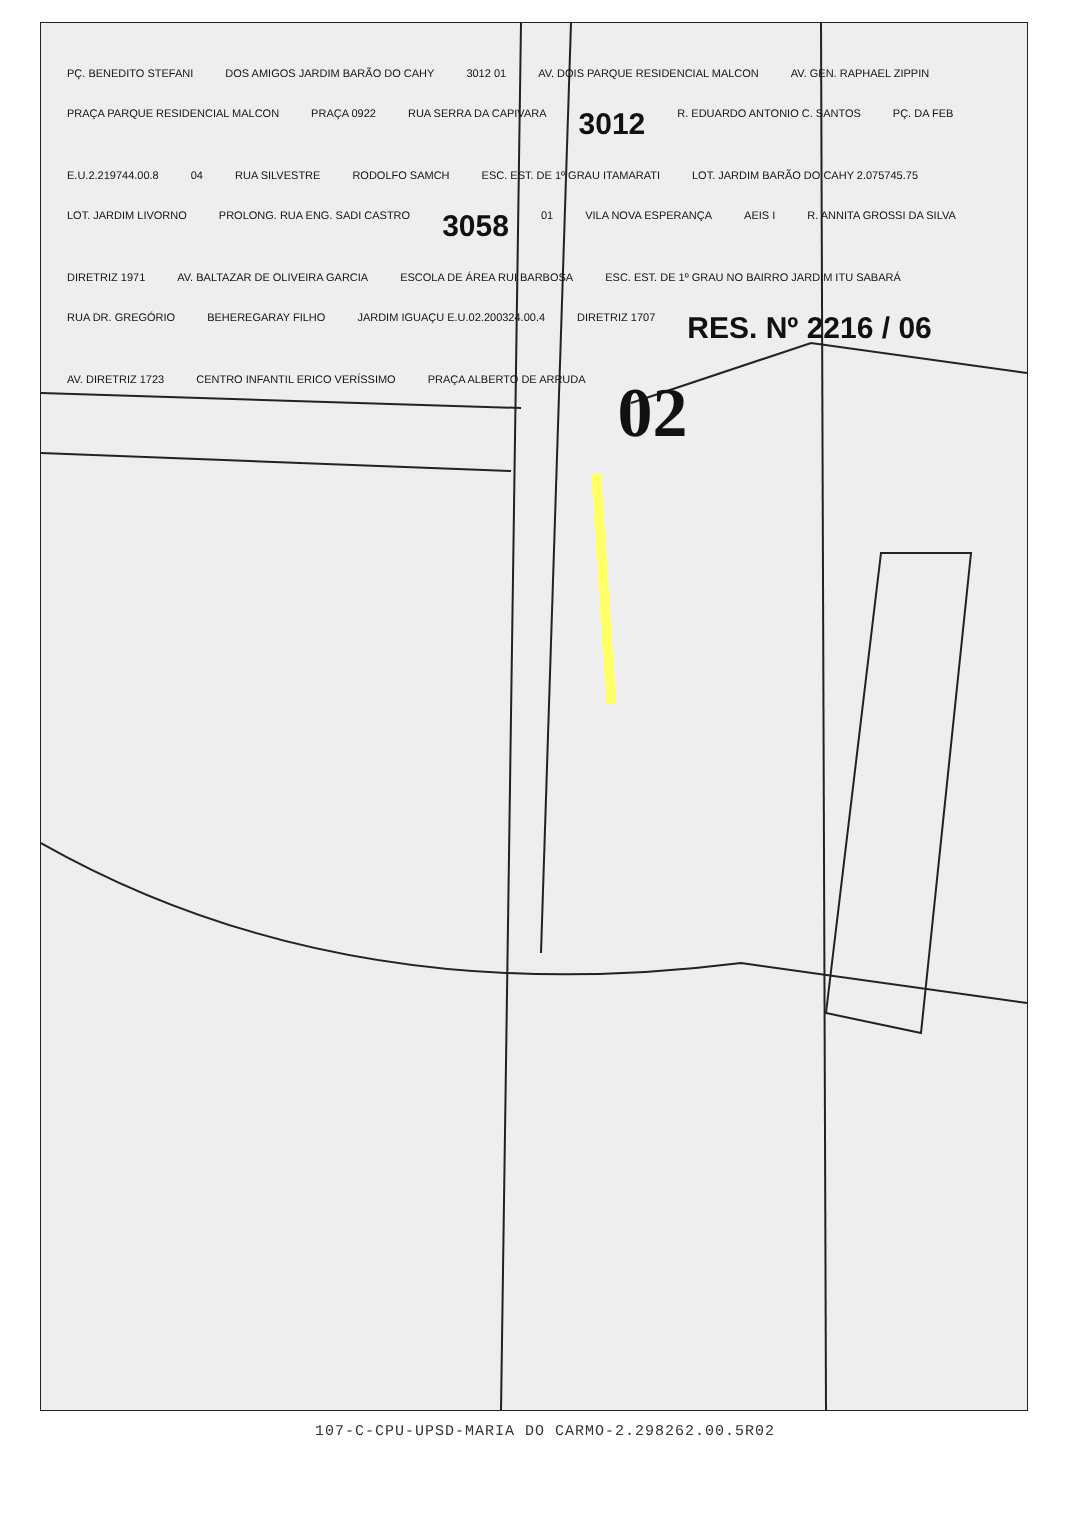PÇ. BENEDITO STEFANI DOS AMIGOS JARDIM BARÃO DO CAHY 3012 01 AV. DOIS PARQUE RESIDENCIAL MALCON AV. GEN. RAPHAEL ZIPPIN PRAÇA PARQUE RESIDENCIAL MALCON PRAÇA 0922 RUA SERRA DA CAPIVARA 3012 R. EDUARDO ANTONIO C. SANTOS PÇ. DA FEB E.U.2.219744.00.8 04 RUA SILVESTRE RODOLFO SAMCH ESC. EST. DE 1º GRAU ITAMARATI LOT. JARDIM BARÃO DO CAHY 2.075745.75 LOT. JARDIM LIVORNO PROLONG. RUA ENG. SADI CASTRO 3058 01 VILA NOVA ESPERANÇA AEIS I R. ANNITA GROSSI DA SILVA DIRETRIZ 1971 AV. BALTAZAR DE OLIVEIRA GARCIA ESCOLA DE ÁREA RUI BARBOSA ESC. EST. DE 1º GRAU NO BAIRRO JARDIM ITU SABARÁ RUA DR. GREGÓRIO BEHEREGARAY FILHO JARDIM IGUAÇU E.U.02.200324.00.4 DIRETRIZ 1707 RES. Nº 2216 / 06 AV. DIRETRIZ 1723 CENTRO INFANTIL ERICO VERÍSSIMO PRAÇA ALBERTO DE ARRUDA 02
107-C-CPU-UPSD-MARIA DO CARMO-2.298262.00.5R02